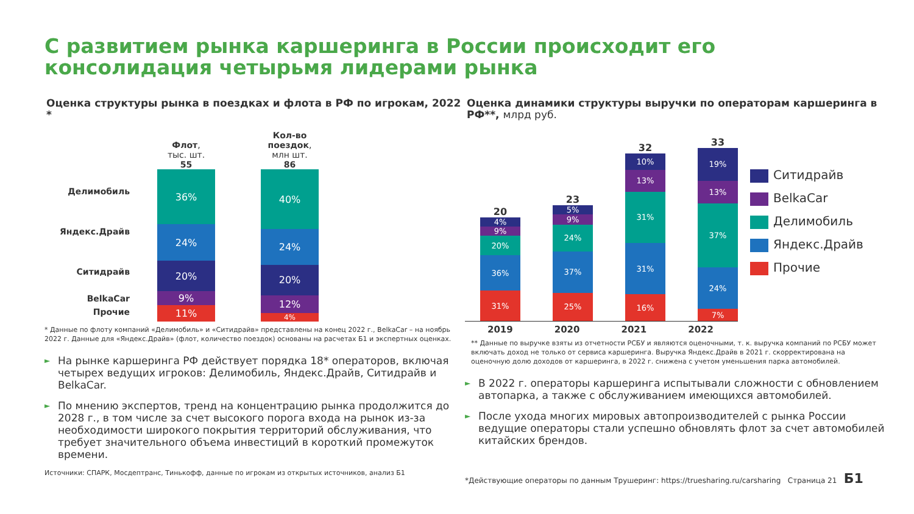С развитием рынка каршеринга в России происходит его консолидация четырьмя лидерами рынка
Оценка структуры рынка в поездках и флота в РФ по игрокам, 2022 *
Делимобиль
Яндекс.Драйв
Ситидрайв
BelkaCar
Прочие
Флот,
тыс. шт.
55
36%
24%
20%
9%
11%
Кол-во поездок,
млн шт.
86
40%
24%
20%
12%
4%
* Данные по флоту компаний «Делимобиль» и «Ситидрайв» представлены на конец 2022 г., BelkaCar – на ноябрь 2022 г. Данные для «Яндекс.Драйв» (флот, количество поездок) основаны на расчетах Б1 и экспертных оценках.
► На рынке каршеринга РФ действует порядка 18* операторов, включая четырех ведущих игроков: Делимобиль, Яндекс.Драйв, Ситидрайв и BelkaCar.
► По мнению экспертов, тренд на концентрацию рынка продолжится до 2028 г., в том числе за счет высокого порога входа на рынок из-за необходимости широкого покрытия территорий обслуживания, что требует значительного объема инвестиций в короткий промежуток времени.
Источники: СПАРК, Мосдептранс, Тинькофф, данные по игрокам из открытых источников, анализ Б1
Оценка динамики структуры выручки по операторам каршеринга в РФ**, млрд руб.
20
4%
9%
20%
36%
31%
23
5%
9%
24%
37%
25%
32
10%
13%
31%
31%
16%
33
19%
13%
37%
24%
7%
Ситидрайв
BelkaCar
Делимобиль
Яндекс.Драйв
Прочие
2019 2020 2021 2022
** Данные по выручке взяты из отчетности РСБУ и являются оценочными, т. к. выручка компаний по РСБУ может включать доход не только от сервиса каршеринга. Выручка Яндекс.Драйв в 2021 г. скорректирована на оценочную долю доходов от каршеринга, в 2022 г. снижена с учетом уменьшения парка автомобилей.
► В 2022 г. операторы каршеринга испытывали сложности с обновлением автопарка, а также с обслуживанием имеющихся автомобилей.
► После ухода многих мировых автопроизводителей с рынка России ведущие операторы стали успешно обновлять флот за счет автомобилей китайских брендов.
*Действующие операторы по данным Трушеринг: https://truesharing.ru/carsharing Страница 21 Б1